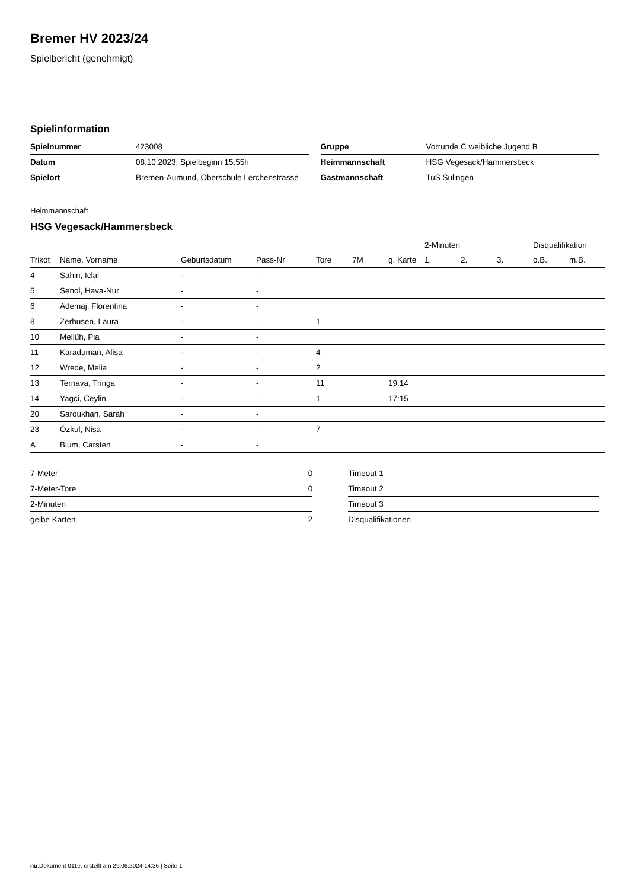Bremer HV 2023/24
Spielbericht (genehmigt)
Spielinformation
| Spielnummer | 423008 |
| Datum | 08.10.2023, Spielbeginn 15:55h |
| Spielort | Bremen-Aumund, Oberschule Lerchenstrasse |
| Gruppe | Vorrunde C weibliche Jugend B |
| Heimmannschaft | HSG Vegesack/Hammersbeck |
| Gastmannschaft | TuS Sulingen |
Heimmannschaft
HSG Vegesack/Hammersbeck
| | | | | | | | 2-Minuten | | | Disqualifikation | |
| --- | --- | --- | --- | --- | --- | --- | --- | --- | --- | --- | --- |
| Trikot | Name, Vorname | Geburtsdatum | Pass-Nr | Tore | 7M | g. Karte | 1. | 2. | 3. | o.B. | m.B. |
| 4 | Sahin, Iclal | - | - | | | | | | | | |
| 5 | Senol, Hava-Nur | - | - | | | | | | | | |
| 6 | Ademaj, Florentina | - | - | | | | | | | | |
| 8 | Zerhusen, Laura | - | - | 1 | | | | | | | |
| 10 | Mellüh, Pia | - | - | | | | | | | | |
| 11 | Karaduman, Alisa | - | - | 4 | | | | | | | |
| 12 | Wrede, Melia | - | - | 2 | | | | | | | |
| 13 | Ternava, Tringa | - | - | 11 | | 19:14 | | | | | |
| 14 | Yagci, Ceylin | - | - | 1 | | 17:15 | | | | | |
| 20 | Saroukhan, Sarah | - | - | | | | | | | | |
| 23 | Özkul, Nisa | - | - | 7 | | | | | | | |
| A | Blum, Carsten | - | - | | | | | | | | |
| 7-Meter | 0 |
| 7-Meter-Tore | 0 |
| 2-Minuten | |
| gelbe Karten | 2 |
| Timeout 1 |
| Timeout 2 |
| Timeout 3 |
| Disqualifikationen |
nu.Dokument 011e, erstellt am 29.06.2024 14:36 | Seite 1